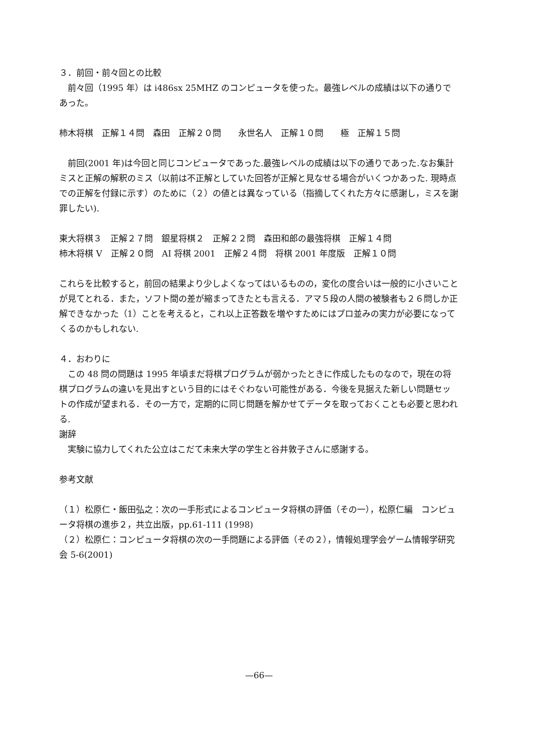３．前回・前々回との比較
前々回（1995 年）は i486sx 25MHZ のコンピュータを使った。最強レベルの成績は以下の通りであった。
柿木将棋　正解１４問　森田　正解２０問　　永世名人　正解１０問　　極　正解１５問
前回(2001 年)は今回と同じコンピュータであった.最強レベルの成績は以下の通りであった.なお集計ミスと正解の解釈のミス（以前は不正解としていた回答が正解と見なせる場合がいくつかあった. 現時点での正解を付録に示す）のために（２）の値とは異なっている（指摘してくれた方々に感謝し，ミスを謝罪したい).
東大将棋３　正解２７問　銀星将棋２　正解２２問　森田和郎の最強将棋　正解１４問
柿木将棋 V　正解２０問　AI 将棋 2001　正解２４問　将棋 2001 年度版　正解１０問
これらを比較すると，前回の結果より少しよくなってはいるものの，変化の度合いは一般的に小さいことが見てとれる．また，ソフト間の差が縮まってきたとも言える．アマ５段の人間の被験者も２６問しか正解できなかった（1）ことを考えると，これ以上正答数を増やすためにはプロ並みの実力が必要になってくるのかもしれない.
４．おわりに
この 48 問の問題は 1995 年頃まだ将棋プログラムが弱かったときに作成したものなので，現在の将棋プログラムの違いを見出すという目的にはそぐわない可能性がある．今後を見据えた新しい問題セットの作成が望まれる．その一方で，定期的に同じ問題を解かせてデータを取っておくことも必要と思われる.
謝辞
実験に協力してくれた公立はこだて未来大学の学生と谷井敦子さんに感謝する。
参考文献
（１）松原仁・飯田弘之：次の一手形式によるコンピュータ将棋の評価（その一），松原仁編　コンピュータ将棋の進歩２，共立出版，pp.61-111 (1998)
（２）松原仁：コンピュータ将棋の次の一手問題による評価（その２），情報処理学会ゲーム情報学研究会 5-6(2001)
—66—